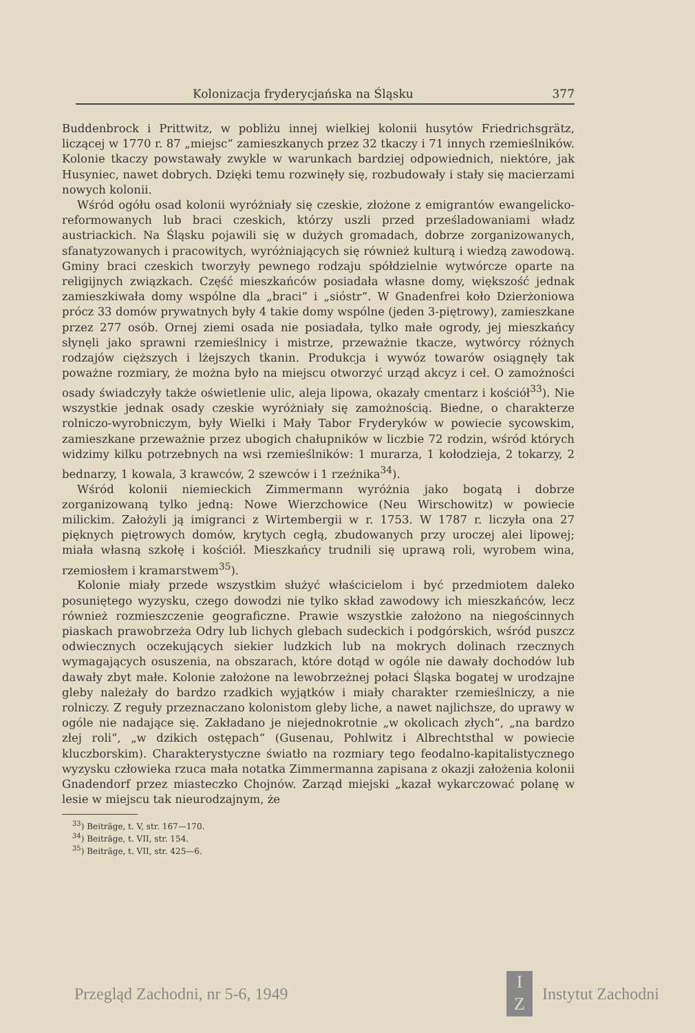Kolonizacja fryderycjańska na Śląsku 377
Buddenbrock i Prittwitz, w pobliżu innej wielkiej kolonii husytów Friedrichsgrätz, liczącej w 1770 r. 87 „miejsc“ zamieszkanych przez 32 tkaczy i 71 innych rzemieślników. Kolonie tkaczy powstawały zwykle w warunkach bardziej odpowiednich, niektóre, jak Husyniec, nawet dobrych. Dzięki temu rozwinęły się, rozbudowały i stały się macierzami nowych kolonii.
Wśród ogółu osad kolonii wyróżniały się czeskie, złożone z emigrantów ewangelicko-reformowanych lub braci czeskich, którzy uszli przed prześladowaniami władz austriackich. Na Śląsku pojawili się w dużych gromadach, dobrze zorganizowanych, sfanatyzowanych i pracowitych, wyróżniających się również kulturą i wiedzą zawodową. Gminy braci czeskich tworzyły pewnego rodzaju spółdzielnie wytwórcze oparte na religijnych związkach. Część mieszkańców posiadała własne domy, większość jednak zamieszkiwała domy wspólne dla „braci“ i „sióstr“. W Gnadenfrei koło Dzierżoniowa prócz 33 domów prywatnych były 4 takie domy wspólne (jeden 3-piętrowy), zamieszkane przez 277 osób. Ornej ziemi osada nie posiadała, tylko małe ogrody, jej mieszkańcy słynęli jako sprawni rzemieślnicy i mistrze, przeważnie tkacze, wytwórcy różnych rodzajów cięższych i lżejszych tkanin. Produkcja i wywóz towarów osiągnęły tak poważne rozmiary, że można było na miejscu otworzyć urząd akcyz i ceł. O zamożności osady świadczyły także oświetlenie ulic, aleja lipowa, okazały cmentarz i kościół<sup>33</sup>). Nie wszystkie jednak osady czeskie wyróżniały się zamożnością. Biedne, o charakterze rolniczo-wyrobniczym, były Wielki i Mały Tabor Fryderyków w powiecie sycowskim, zamieszkane przeważnie przez ubogich chałupników w liczbie 72 rodzin, wśród których widzimy kilku potrzebnych na wsi rzemieślników: 1 murarza, 1 kołodzieja, 2 tokarzy, 2 bednarzy, 1 kowala, 3 krawców, 2 szewców i 1 rzeźnika<sup>34</sup>).
Wśród kolonii niemieckich Zimmermann wyróżnia jako bogatą i dobrze zorganizowaną tylko jedną: Nowe Wierzchowice (Neu Wirschowitz) w powiecie milickim. Założyli ją imigranci z Wirtembergii w r. 1753. W 1787 r. liczyła ona 27 pięknych piętrowych domów, krytych cegłą, zbudowanych przy uroczej alei lipowej; miała własną szkołę i kościół. Mieszkańcy trudnili się uprawą roli, wyrobem wina, rzemiosłem i kramarstwem<sup>35</sup>).
Kolonie miały przede wszystkim służyć właścicielom i być przedmiotem daleko posuniętego wyzysku, czego dowodzi nie tylko skład zawodowy ich mieszkańców, lecz również rozmieszczenie geograficzne. Prawie wszystkie założono na niegościnnych piaskach prawobrzeża Odry lub lichych glebach sudeckich i podgórskich, wśród puszcz odwiecznych oczekujących siekier ludzkich lub na mokrych dolinach rzecznych wymagających osuszenia, na obszarach, które dotąd w ogóle nie dawały dochodów lub dawały zbyt małe. Kolonie założone na lewobrzeżnej połaci Śląska bogatej w urodzajne gleby należały do bardzo rzadkich wyjątków i miały charakter rzemieślniczy, a nie rolniczy. Z reguły przeznaczano kolonistom gleby liche, a nawet najlichsze, do uprawy w ogóle nie nadające się. Zakładano je niejednokrotnie „w okolicach złych“, „na bardzo złej roli“, „w dzikich ostępach“ (Gusenau, Pohlwitz i Albrechtsthal w powiecie kluczborskim). Charakterystyczne światło na rozmiary tego feodalno-kapitalistycznego wyzysku człowieka rzuca mała notatka Zimmermanna zapisana z okazji założenia kolonii Gnadendorf przez miasteczko Chojnów. Zarząd miejski „kazał wykarczować polanę w lesie w miejscu tak nieurodzajnym, że
<sup>33</sup>) Beiträge, t. V, str. 167—170.
<sup>34</sup>) Beiträge, t. VII, str. 154.
<sup>35</sup>) Beiträge, t. VII, str. 425—6.
Przegląd Zachodni, nr 5-6, 1949 I
Z Instytut Zachodni